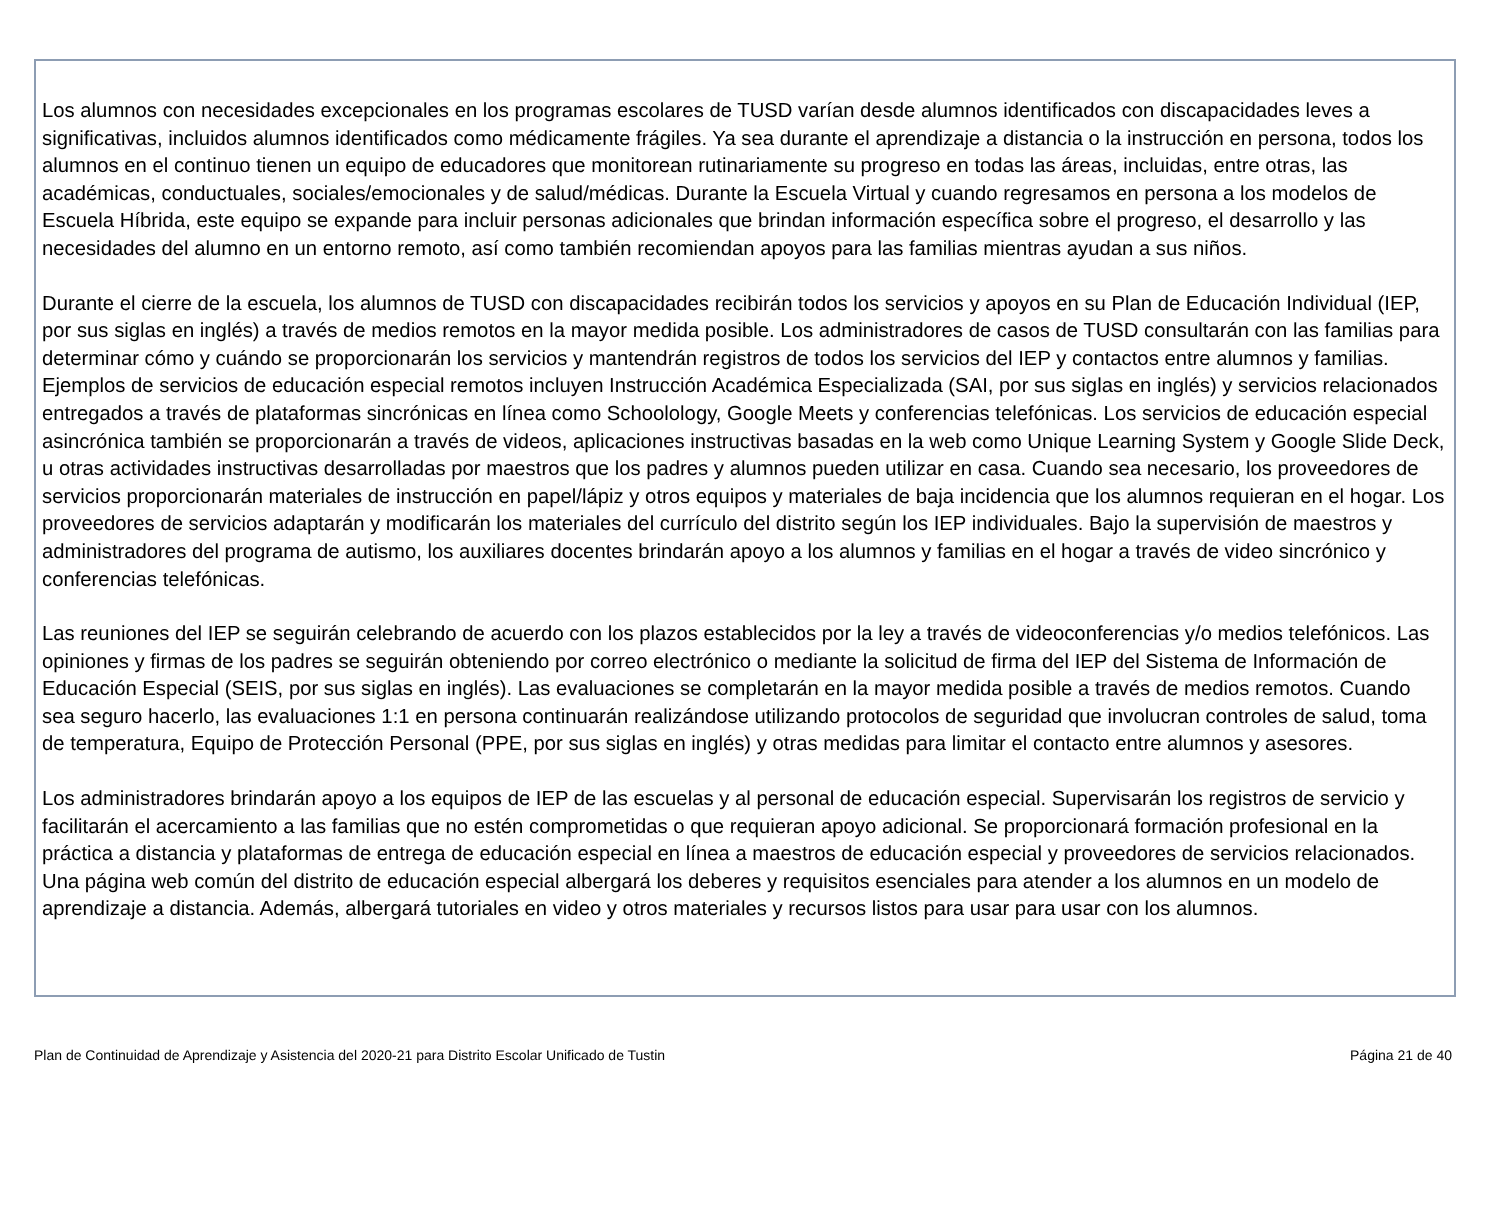Los alumnos con necesidades excepcionales en los programas escolares de TUSD varían desde alumnos identificados con discapacidades leves a significativas, incluidos alumnos identificados como médicamente frágiles. Ya sea durante el aprendizaje a distancia o la instrucción en persona, todos los alumnos en el continuo tienen un equipo de educadores que monitorean rutinariamente su progreso en todas las áreas, incluidas, entre otras, las académicas, conductuales, sociales/emocionales y de salud/médicas. Durante la Escuela Virtual y cuando regresamos en persona a los modelos de Escuela Híbrida, este equipo se expande para incluir personas adicionales que brindan información específica sobre el progreso, el desarrollo y las necesidades del alumno en un entorno remoto, así como también recomiendan apoyos para las familias mientras ayudan a sus niños.
Durante el cierre de la escuela, los alumnos de TUSD con discapacidades recibirán todos los servicios y apoyos en su Plan de Educación Individual (IEP, por sus siglas en inglés) a través de medios remotos en la mayor medida posible. Los administradores de casos de TUSD consultarán con las familias para determinar cómo y cuándo se proporcionarán los servicios y mantendrán registros de todos los servicios del IEP y contactos entre alumnos y familias. Ejemplos de servicios de educación especial remotos incluyen Instrucción Académica Especializada (SAI, por sus siglas en inglés) y servicios relacionados entregados a través de plataformas sincrónicas en línea como Schoolology, Google Meets y conferencias telefónicas. Los servicios de educación especial asincrónica también se proporcionarán a través de videos, aplicaciones instructivas basadas en la web como Unique Learning System y Google Slide Deck, u otras actividades instructivas desarrolladas por maestros que los padres y alumnos pueden utilizar en casa. Cuando sea necesario, los proveedores de servicios proporcionarán materiales de instrucción en papel/lápiz y otros equipos y materiales de baja incidencia que los alumnos requieran en el hogar. Los proveedores de servicios adaptarán y modificarán los materiales del currículo del distrito según los IEP individuales. Bajo la supervisión de maestros y administradores del programa de autismo, los auxiliares docentes brindarán apoyo a los alumnos y familias en el hogar a través de video sincrónico y conferencias telefónicas.
Las reuniones del IEP se seguirán celebrando de acuerdo con los plazos establecidos por la ley a través de videoconferencias y/o medios telefónicos. Las opiniones y firmas de los padres se seguirán obteniendo por correo electrónico o mediante la solicitud de firma del IEP del Sistema de Información de Educación Especial (SEIS, por sus siglas en inglés). Las evaluaciones se completarán en la mayor medida posible a través de medios remotos. Cuando sea seguro hacerlo, las evaluaciones 1:1 en persona continuarán realizándose utilizando protocolos de seguridad que involucran controles de salud, toma de temperatura, Equipo de Protección Personal (PPE, por sus siglas en inglés) y otras medidas para limitar el contacto entre alumnos y asesores.
Los administradores brindarán apoyo a los equipos de IEP de las escuelas y al personal de educación especial. Supervisarán los registros de servicio y facilitarán el acercamiento a las familias que no estén comprometidas o que requieran apoyo adicional. Se proporcionará formación profesional en la práctica a distancia y plataformas de entrega de educación especial en línea a maestros de educación especial y proveedores de servicios relacionados. Una página web común del distrito de educación especial albergará los deberes y requisitos esenciales para atender a los alumnos en un modelo de aprendizaje a distancia. Además, albergará tutoriales en video y otros materiales y recursos listos para usar para usar con los alumnos.
Plan de Continuidad de Aprendizaje y Asistencia del 2020-21 para Distrito Escolar Unificado de Tustin Página 21 de 40